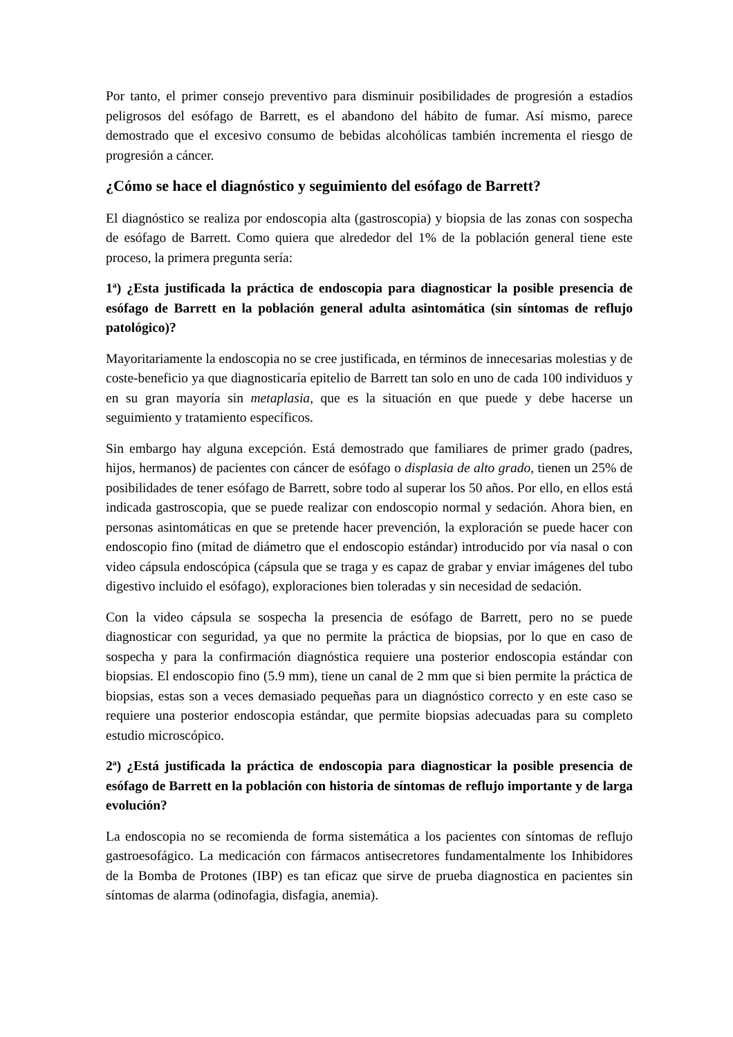Por tanto, el primer consejo preventivo para disminuir posibilidades de progresión a estadíos peligrosos del esófago de Barrett, es el abandono del hábito de fumar. Así mismo, parece demostrado que el excesivo consumo de bebidas alcohólicas también incrementa el riesgo de progresión a cáncer.
¿Cómo se hace el diagnóstico y seguimiento del esófago de Barrett?
El diagnóstico se realiza por endoscopia alta (gastroscopia) y biopsia de las zonas con sospecha de esófago de Barrett. Como quiera que alrededor del 1% de la población general tiene este proceso, la primera pregunta sería:
1<sup>a</sup>) ¿Esta justificada la práctica de endoscopia para diagnosticar la posible presencia de esófago de Barrett en la población general adulta asintomática (sin síntomas de reflujo patológico)?
Mayoritariamente la endoscopia no se cree justificada, en términos de innecesarias molestias y de coste-beneficio ya que diagnosticaría epitelio de Barrett tan solo en uno de cada 100 individuos y en su gran mayoría sin metaplasia, que es la situación en que puede y debe hacerse un seguimiento y tratamiento específicos.
Sin embargo hay alguna excepción. Está demostrado que familiares de primer grado (padres, hijos, hermanos) de pacientes con cáncer de esófago o displasia de alto grado, tienen un 25% de posibilidades de tener esófago de Barrett, sobre todo al superar los 50 años. Por ello, en ellos está indicada gastroscopia, que se puede realizar con endoscopio normal y sedación. Ahora bien, en personas asintomáticas en que se pretende hacer prevención, la exploración se puede hacer con endoscopio fino (mitad de diámetro que el endoscopio estándar) introducido por vía nasal o con video cápsula endoscópica (cápsula que se traga y es capaz de grabar y enviar imágenes del tubo digestivo incluido el esófago), exploraciones bien toleradas y sin necesidad de sedación.
Con la video cápsula se sospecha la presencia de esófago de Barrett, pero no se puede diagnosticar con seguridad, ya que no permite la práctica de biopsias, por lo que en caso de sospecha y para la confirmación diagnóstica requiere una posterior endoscopia estándar con biopsias. El endoscopio fino (5.9 mm), tiene un canal de 2 mm que si bien permite la práctica de biopsias, estas son a veces demasiado pequeñas para un diagnóstico correcto y en este caso se requiere una posterior endoscopia estándar, que permite biopsias adecuadas para su completo estudio microscópico.
2<sup>a</sup>) ¿Está justificada la práctica de endoscopia para diagnosticar la posible presencia de esófago de Barrett en la población con historia de síntomas de reflujo importante y de larga evolución?
La endoscopia no se recomienda de forma sistemática a los pacientes con síntomas de reflujo gastroesofágico. La medicación con fármacos antisecretores fundamentalmente los Inhibidores de la Bomba de Protones (IBP) es tan eficaz que sirve de prueba diagnostica en pacientes sin síntomas de alarma (odinofagia, disfagia, anemia).